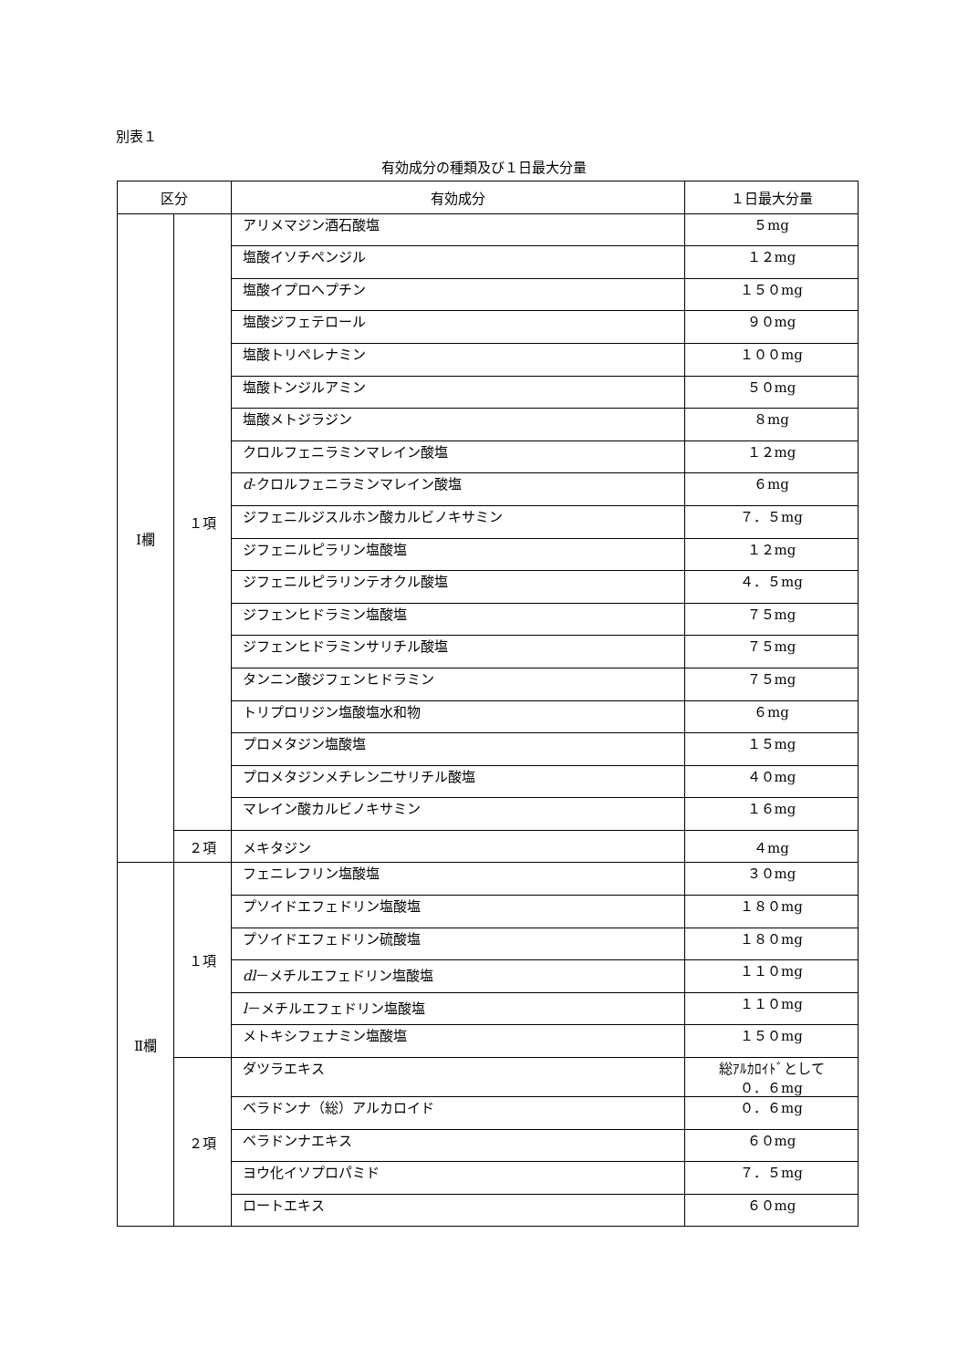別表１
有効成分の種類及び１日最大分量
| 区分 | | 有効成分 | １日最大分量 |
| --- | --- | --- | --- |
| Ⅰ欄 | １項 | アリメマジン酒石酸塩 | ５mg |
| | | 塩酸イソチペンジル | １２mg |
| | | 塩酸イプロヘプチン | １５０mg |
| | | 塩酸ジフェテロール | ９０mg |
| | | 塩酸トリペレナミン | １００mg |
| | | 塩酸トンジルアミン | ５０mg |
| | | 塩酸メトジラジン | ８mg |
| | | クロルフェニラミンマレイン酸塩 | １２mg |
| | | d -クロルフェニラミンマレイン酸塩 | ６mg |
| | | ジフェニルジスルホン酸カルビノキサミン | ７．５mg |
| | | ジフェニルピラリン塩酸塩 | １２mg |
| | | ジフェニルピラリンテオクル酸塩 | ４．５mg |
| | | ジフェンヒドラミン塩酸塩 | ７５mg |
| | | ジフェンヒドラミンサリチル酸塩 | ７５mg |
| | | タンニン酸ジフェンヒドラミン | ７５mg |
| | | トリプロリジン塩酸塩水和物 | ６mg |
| | | プロメタジン塩酸塩 | １５mg |
| | | プロメタジンメチレン二サリチル酸塩 | ４０mg |
| | | マレイン酸カルビノキサミン | １６mg |
| | ２項 | メキタジン | ４mg |
| Ⅱ欄 | １項 | フェニレフリン塩酸塩 | ３０mg |
| | | プソイドエフェドリン塩酸塩 | １８０mg |
| | | プソイドエフェドリン硫酸塩 | １８０mg |
| | | dl －メチルエフェドリン塩酸塩 | １１０mg |
| | | l －メチルエフェドリン塩酸塩 | １１０mg |
| | | メトキシフェナミン塩酸塩 | １５０mg |
| | ２項 | ダツラエキス | 総ｱﾙｶﾛｲﾄﾞとして ０．６mg |
| | | ベラドンナ（総）アルカロイド | ０．６mg |
| | | ベラドンナエキス | ６０mg |
| | | ヨウ化イソプロパミド | ７．５mg |
| | | ロートエキス | ６０mg |